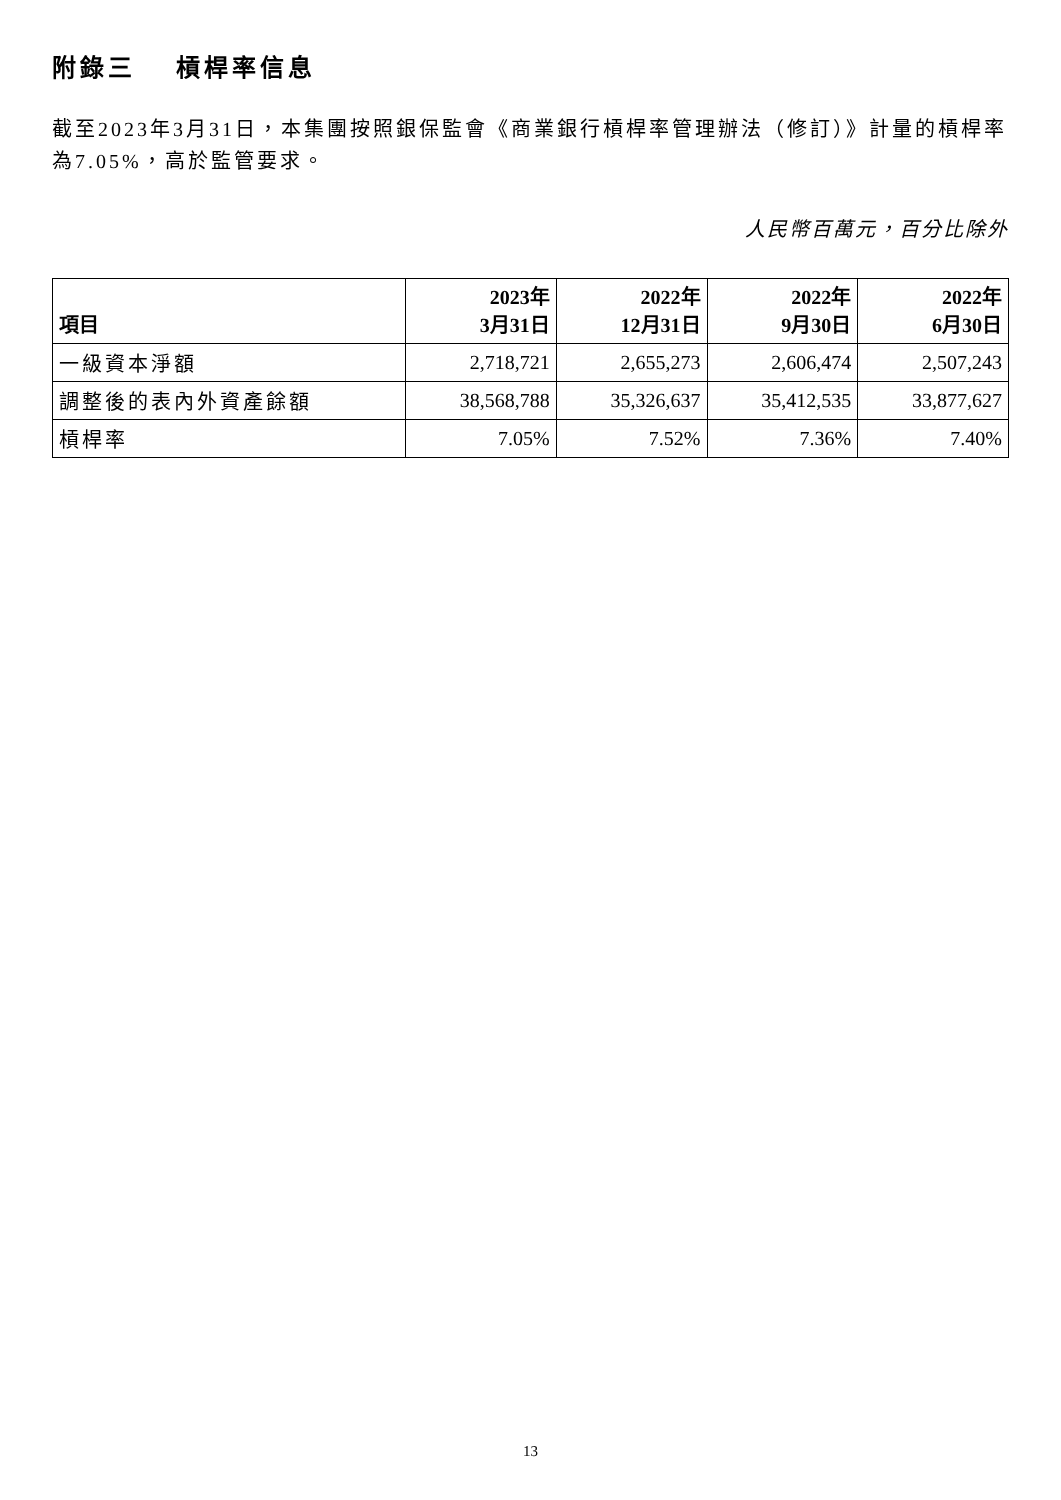附錄三　 槓桿率信息
截至2023年3月31日，本集團按照銀保監會《商業銀行槓桿率管理辦法（修訂）》計量的槓桿率為7.05%，高於監管要求。
人民幣百萬元，百分比除外
| 項目 | 2023年 3月31日 | 2022年 12月31日 | 2022年 9月30日 | 2022年 6月30日 |
| --- | --- | --- | --- | --- |
| 一級資本淨額 | 2,718,721 | 2,655,273 | 2,606,474 | 2,507,243 |
| 調整後的表內外資產餘額 | 38,568,788 | 35,326,637 | 35,412,535 | 33,877,627 |
| 槓桿率 | 7.05% | 7.52% | 7.36% | 7.40% |
13